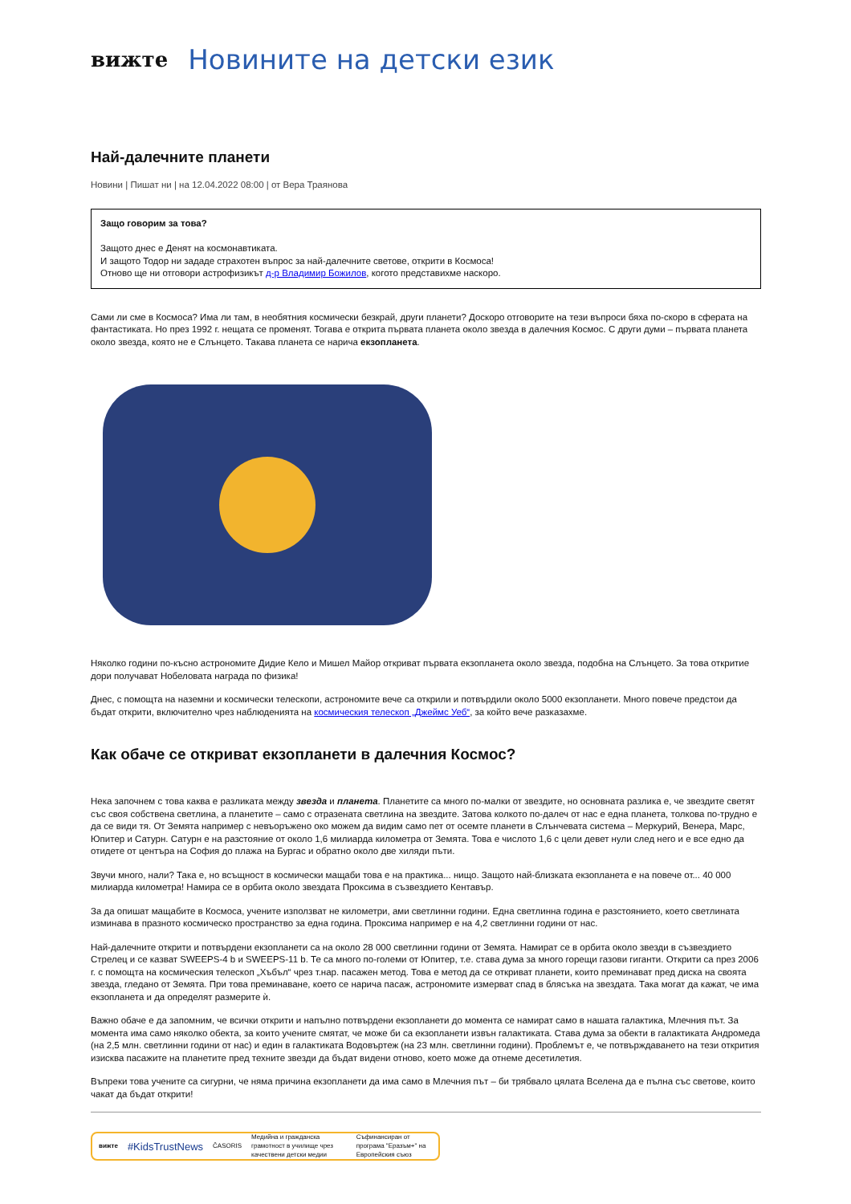вижте Новините на детски език
Най-далечните планети
Новини | Пишат ни | на 12.04.2022 08:00 | от Вера Траянова
Защо говорим за това?
Защото днес е Денят на космонавтиката.
И защото Тодор ни зададе страхотен въпрос за най-далечните светове, открити в Космоса!
Отново ще ни отговори астрофизикът д-р Владимир Божилов, когото представихме наскоро.
Сами ли сме в Космоса? Има ли там, в необятния космически безкрай, други планети? Доскоро отговорите на тези въпроси бяха по-скоро в сферата на фантастиката. Но през 1992 г. нещата се променят. Тогава е открита първата планета около звезда в далечния Космос. С други думи – първата планета около звезда, която не е Слънцето. Такава планета се нарича екзопланета.
Няколко години по-късно астрономите Дидие Кело и Мишел Майор откриват първата екзопланета около звезда, подобна на Слънцето. За това откритие дори получават Нобеловата награда по физика!
Днес, с помощта на наземни и космически телескопи, астрономите вече са открили и потвърдили около 5000 екзопланети. Много повече предстои да бъдат открити, включително чрез наблюденията на космическия телескоп „Джеймс Уеб“, за който вече разказахме.
Как обаче се откриват екзопланети в далечния Космос?
Нека започнем с това каква е разликата между звезда и планета. Планетите са много по-малки от звездите, но основната разлика е, че звездите светят със своя собствена светлина, а планетите – само с отразената светлина на звездите. Затова колкото по-далеч от нас е една планета, толкова по-трудно е да се види тя. От Земята например с невъоръжено око можем да видим само пет от осемте планети в Слънчевата система – Меркурий, Венера, Марс, Юпитер и Сатурн. Сатурн е на разстояние от около 1,6 милиарда километра от Земята. Това е числото 1,6 с цели девет нули след него и е все едно да отидете от центъра на София до плажа на Бургас и обратно около две хиляди пъти.
Звучи много, нали? Така е, но всъщност в космически мащаби това е на практика... нищо. Защото най-близката екзопланета е на повече от... 40 000 милиарда километра! Намира се в орбита около звездата Проксима в съзвездието Кентавър.
За да опишат мащабите в Космоса, учените използват не километри, ами светлинни години. Една светлинна година е разстоянието, което светлината изминава в празното космическо пространство за една година. Проксима например е на 4,2 светлинни години от нас.
Най-далечните открити и потвърдени екзопланети са на около 28 000 светлинни години от Земята. Намират се в орбита около звезди в съзвездието Стрелец и се казват SWEEPS-4 b и SWEEPS-11 b. Те са много по-големи от Юпитер, т.е. става дума за много горещи газови гиганти. Открити са през 2006 г. с помощта на космическия телескоп „Хъбъл“ чрез т.нар. пасажен метод. Това е метод да се откриват планети, които преминават пред диска на своята звезда, гледано от Земята. При това преминаване, което се нарича пасаж, астрономите измерват спад в блясъка на звездата. Така могат да кажат, че има екзопланета и да определят размерите ѝ.
Важно обаче е да запомним, че всички открити и напълно потвърдени екзопланети до момента се намират само в нашата галактика, Млечния път. За момента има само няколко обекта, за които учените смятат, че може би са екзопланети извън галактиката. Става дума за обекти в галактиката Андромеда (на 2,5 млн. светлинни години от нас) и един в галактиката Водовъртеж (на 23 млн. светлинни години). Проблемът е, че потвърждаването на тези открития изисква пасажите на планетите пред техните звезди да бъдат видени отново, което може да отнеме десетилетия.
Въпреки това учените са сигурни, че няма причина екзопланети да има само в Млечния път – би трябвало цялата Вселена да е пълна със светове, които чакат да бъдат открити!
вижте #KidsTrustNews ČASORIS Медийна и гражданска грамотност в училище чрез качествени детски медии Съфинансиран от програма "Еразъм+" на Европейския съюз